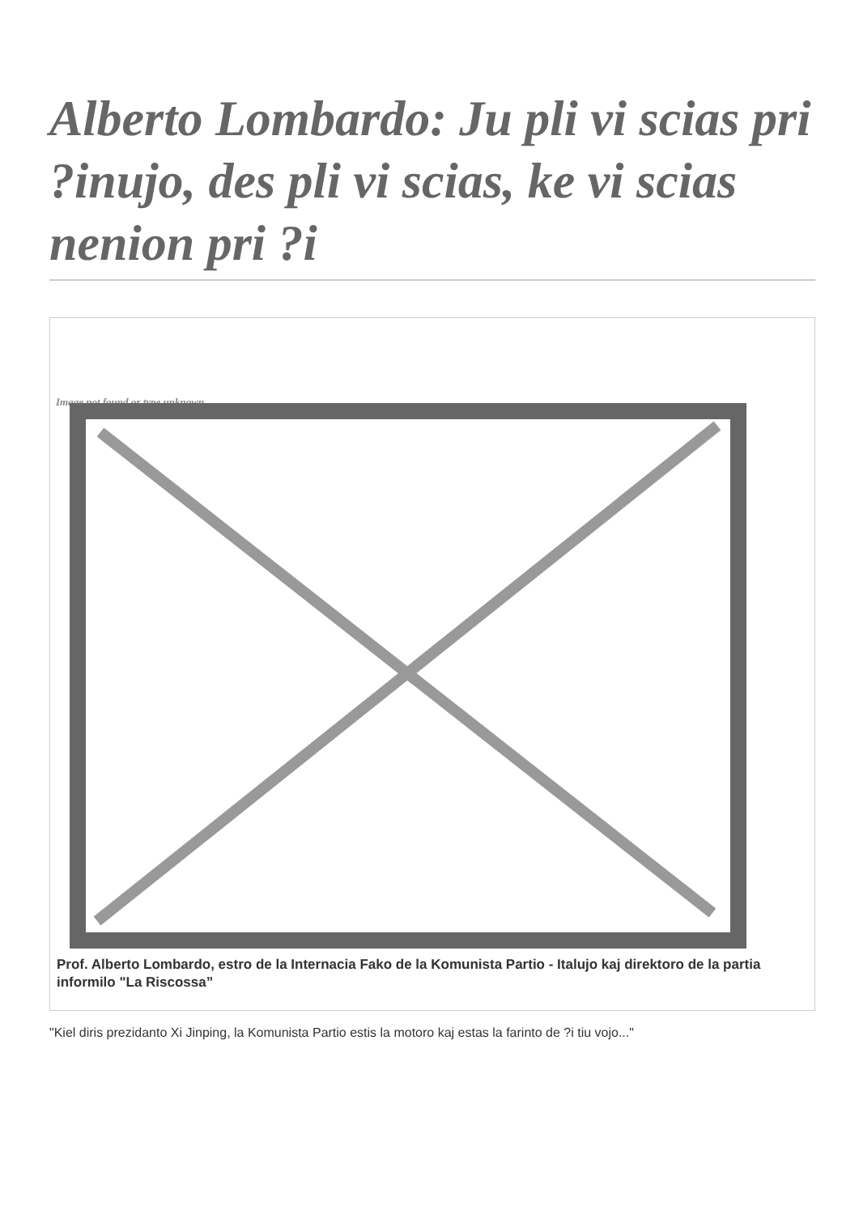Alberto Lombardo: Ju pli vi scias pri ?inujo, des pli vi scias, ke vi scias nenion pri ?i
Image not found or type unknown
Prof. Alberto Lombardo, estro de la Internacia Fako de la Komunista Partio - Italujo kaj direktoro de la partia informilo "La Riscossa”
"Kiel diris prezidanto Xi Jinping, la Komunista Partio estis la motoro kaj estas la farinto de ?i tiu vojo..."